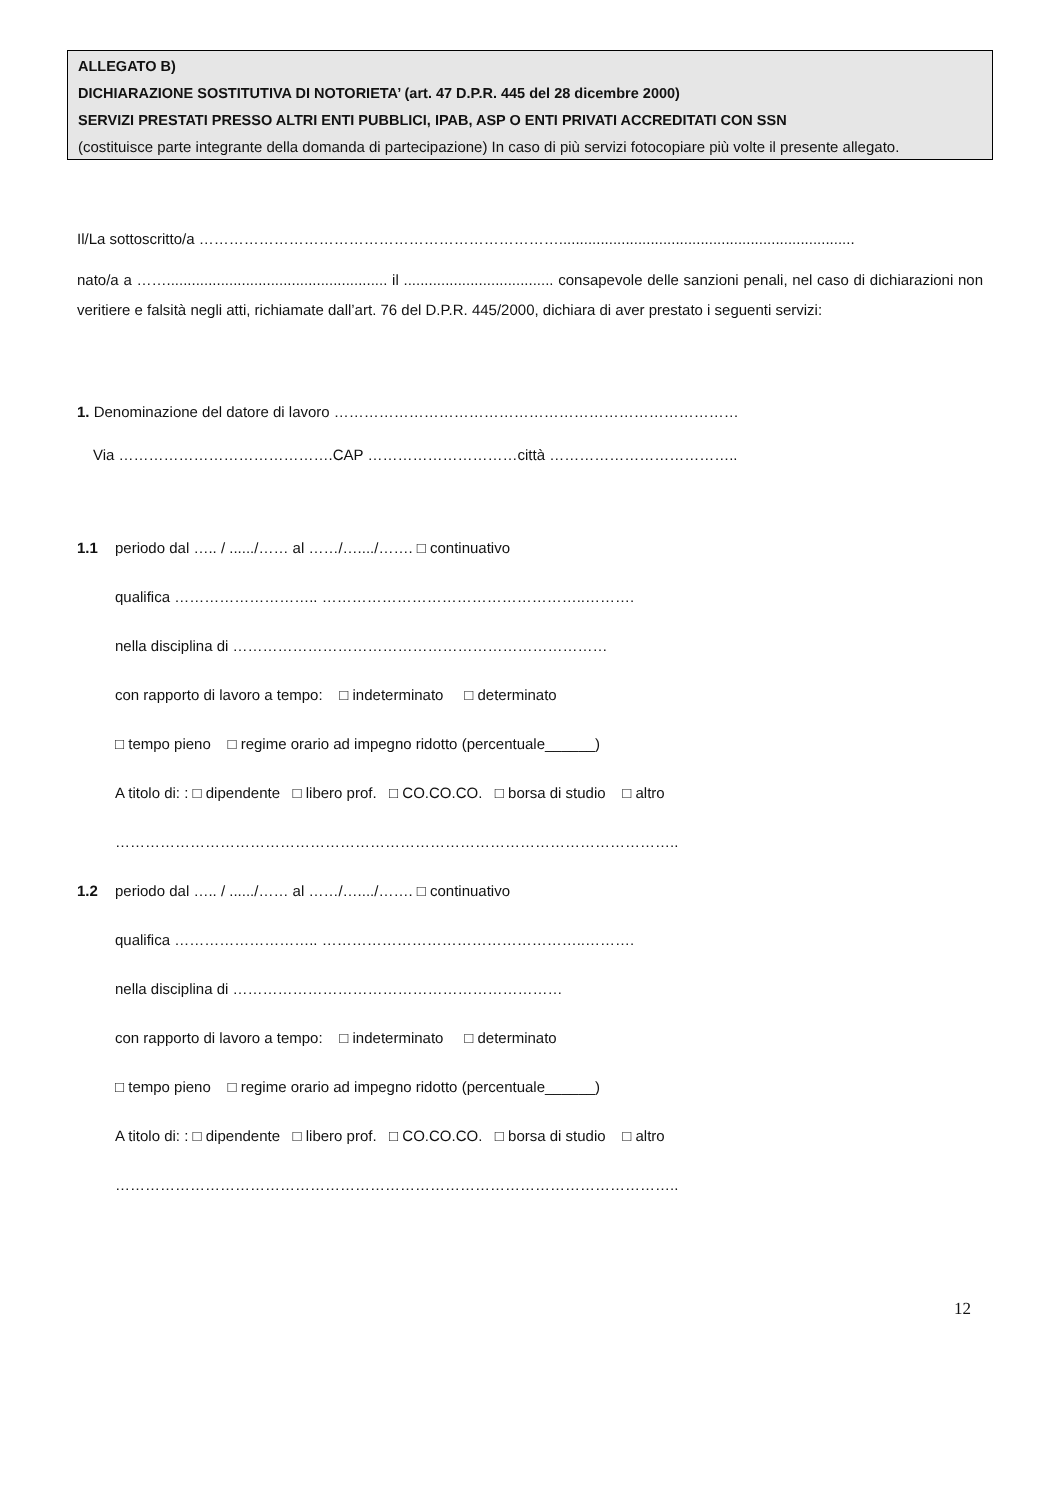ALLEGATO B)
DICHIARAZIONE SOSTITUTIVA DI NOTORIETA’ (art. 47 D.P.R. 445 del 28 dicembre 2000)
SERVIZI PRESTATI PRESSO ALTRI ENTI PUBBLICI, IPAB, ASP O ENTI PRIVATI ACCREDITATI CON SSN
(costituisce parte integrante della domanda di partecipazione) In caso di più servizi fotocopiare più volte il presente allegato.
Il/La sottoscritto/a ……………………………………………………………….......................................................................
nato/a a ……..................................................... il .................................... consapevole delle sanzioni penali, nel caso di dichiarazioni non veritiere e falsità negli atti, richiamate dall’art. 76 del D.P.R. 445/2000, dichiara di aver prestato i seguenti servizi:
1. Denominazione del datore di lavoro ………………………………………………………………………
Via …………………………………….CAP …………………………città ………………………………..
1.1 periodo dal ….. / ....../…… al ……/…..../……. □ continuativo
qualifica ……………………….. ……………………………………………..……….
nella disciplina di …………………………………………………………………
con rapporto di lavoro a tempo: □ indeterminato □ determinato
□ tempo pieno □ regime orario ad impegno ridotto (percentuale______)
A titolo di: : □ dipendente □ libero prof. □ CO.CO.CO. □ borsa di studio □ altro
…………………………………………………………………………………………………..
1.2 periodo dal ….. / ....../…… al ……/…..../……. □ continuativo
qualifica ……………………….. ……………………………………………..……….
nella disciplina di …………………………………………………………
con rapporto di lavoro a tempo: □ indeterminato □ determinato
□ tempo pieno □ regime orario ad impegno ridotto (percentuale______)
A titolo di: : □ dipendente □ libero prof. □ CO.CO.CO. □ borsa di studio □ altro
…………………………………………………………………………………………………..
12